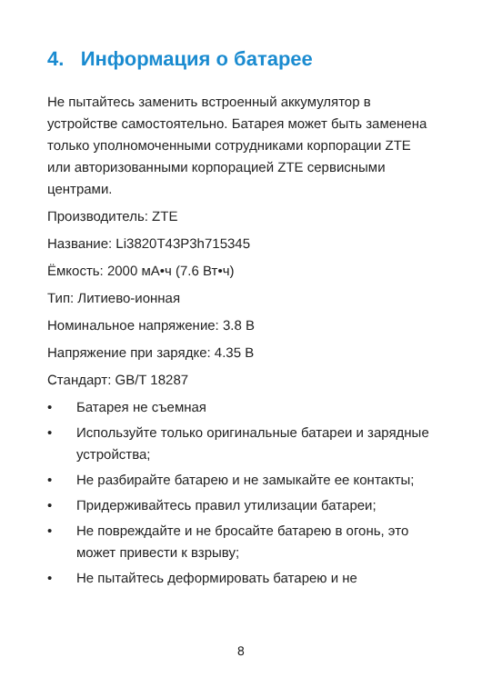4. Информация о батарее
Не пытайтесь заменить встроенный аккумулятор в устройстве самостоятельно. Батарея может быть заменена только уполномоченными сотрудниками корпорации ZTE или авторизованными корпорацией ZTE сервисными центрами.
Производитель: ZTE
Название: Li3820T43P3h715345
Ёмкость: 2000 мА•ч (7.6 Вт•ч)
Тип: Литиево-ионная
Номинальное напряжение: 3.8 В
Напряжение при зарядке: 4.35 В
Стандарт: GB/T 18287
• Батарея не съемная
• Используйте только оригинальные батареи и зарядные устройства;
• Не разбирайте батарею и не замыкайте ее контакты;
• Придерживайтесь правил утилизации батареи;
• Не повреждайте и не бросайте батарею в огонь, это может привести к взрыву;
• Не пытайтесь деформировать батарею и не
8